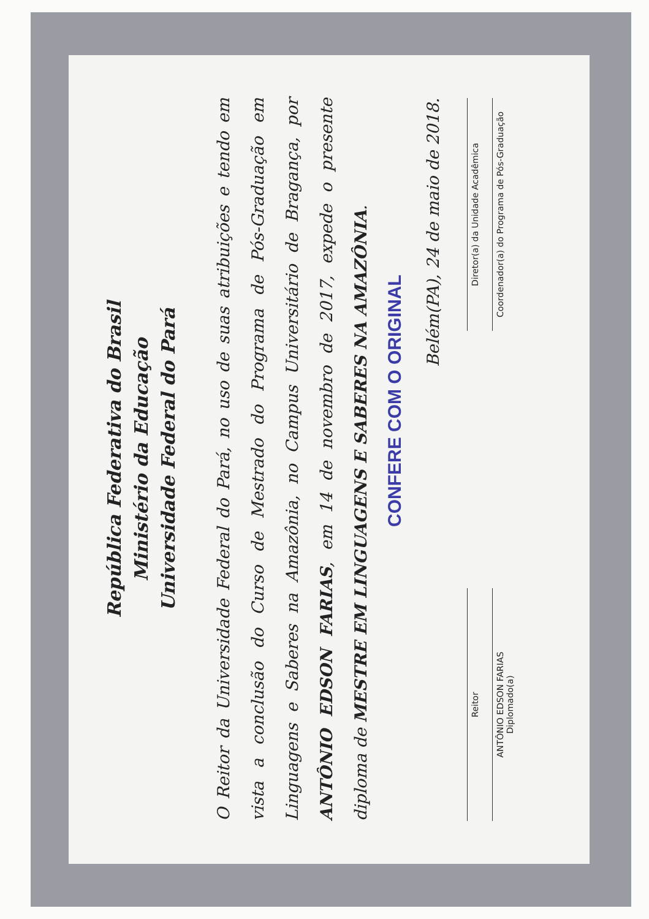República Federativa do Brasil
Ministério da Educação
Universidade Federal do Pará
O Reitor da Universidade Federal do Pará, no uso de suas atribuições e tendo em vista a conclusão do Curso de Mestrado do Programa de Pós-Graduação em Linguagens e Saberes na Amazônia, no Campus Universitário de Bragança, por ANTÔNIO EDSON FARIAS, em 14 de novembro de 2017, expede o presente diploma de MESTRE EM LINGUAGENS E SABERES NA AMAZÔNIA.
CONFERE COM O ORIGINAL
Belém(PA), 24 de maio de 2018.
Reitor
ANTÔNIO EDSON FARIAS
Diplomado(a)
Diretor(a) da Unidade Acadêmica
Coordenador(a) do Programa de Pós-Graduação